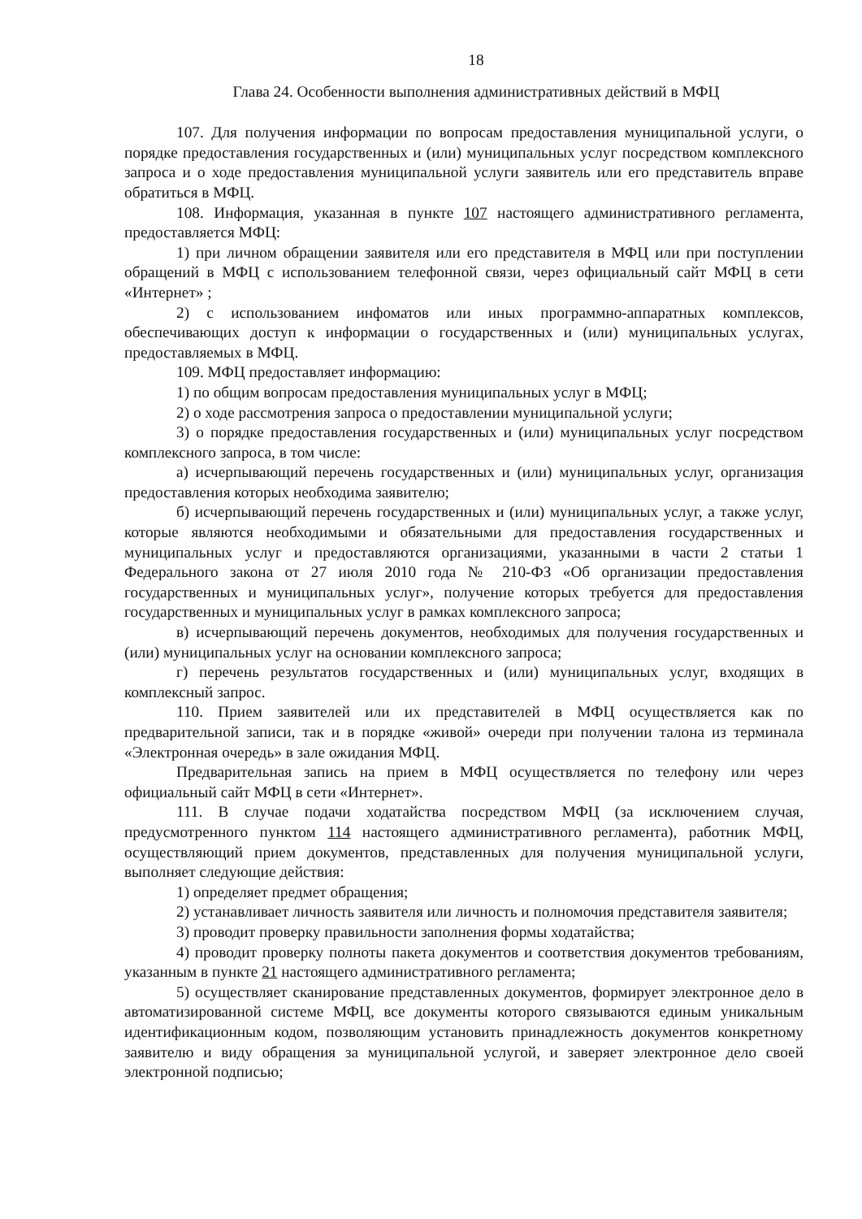18
Глава 24. Особенности выполнения административных действий в МФЦ
107. Для получения информации по вопросам предоставления муниципальной услуги, о порядке предоставления государственных и (или) муниципальных услуг посредством комплексного запроса и о ходе предоставления муниципальной услуги заявитель или его представитель вправе обратиться в МФЦ.
108. Информация, указанная в пункте 107 настоящего административного регламента, предоставляется МФЦ:
1) при личном обращении заявителя или его представителя в МФЦ или при поступлении обращений в МФЦ с использованием телефонной связи, через официальный сайт МФЦ в сети «Интернет» ;
2) с использованием инфоматов или иных программно-аппаратных комплексов, обеспечивающих доступ к информации о государственных и (или) муниципальных услугах, предоставляемых в МФЦ.
109. МФЦ предоставляет информацию:
1) по общим вопросам предоставления муниципальных услуг в МФЦ;
2) о ходе рассмотрения запроса о предоставлении муниципальной услуги;
3) о порядке предоставления государственных и (или) муниципальных услуг посредством комплексного запроса, в том числе:
а) исчерпывающий перечень государственных и (или) муниципальных услуг, организация предоставления которых необходима заявителю;
б) исчерпывающий перечень государственных и (или) муниципальных услуг, а также услуг, которые являются необходимыми и обязательными для предоставления государственных и муниципальных услуг и предоставляются организациями, указанными в части 2 статьи 1 Федерального закона от 27 июля 2010 года № 210-ФЗ «Об организации предоставления государственных и муниципальных услуг», получение которых требуется для предоставления государственных и муниципальных услуг в рамках комплексного запроса;
в) исчерпывающий перечень документов, необходимых для получения государственных и (или) муниципальных услуг на основании комплексного запроса;
г) перечень результатов государственных и (или) муниципальных услуг, входящих в комплексный запрос.
110. Прием заявителей или их представителей в МФЦ осуществляется как по предварительной записи, так и в порядке «живой» очереди при получении талона из терминала «Электронная очередь» в зале ожидания МФЦ.
Предварительная запись на прием в МФЦ осуществляется по телефону или через официальный сайт МФЦ в сети «Интернет».
111. В случае подачи ходатайства посредством МФЦ (за исключением случая, предусмотренного пунктом 114 настоящего административного регламента), работник МФЦ, осуществляющий прием документов, представленных для получения муниципальной услуги, выполняет следующие действия:
1) определяет предмет обращения;
2) устанавливает личность заявителя или личность и полномочия представителя заявителя;
3) проводит проверку правильности заполнения формы ходатайства;
4) проводит проверку полноты пакета документов и соответствия документов требованиям, указанным в пункте 21 настоящего административного регламента;
5) осуществляет сканирование представленных документов, формирует электронное дело в автоматизированной системе МФЦ, все документы которого связываются единым уникальным идентификационным кодом, позволяющим установить принадлежность документов конкретному заявителю и виду обращения за муниципальной услугой, и заверяет электронное дело своей электронной подписью;